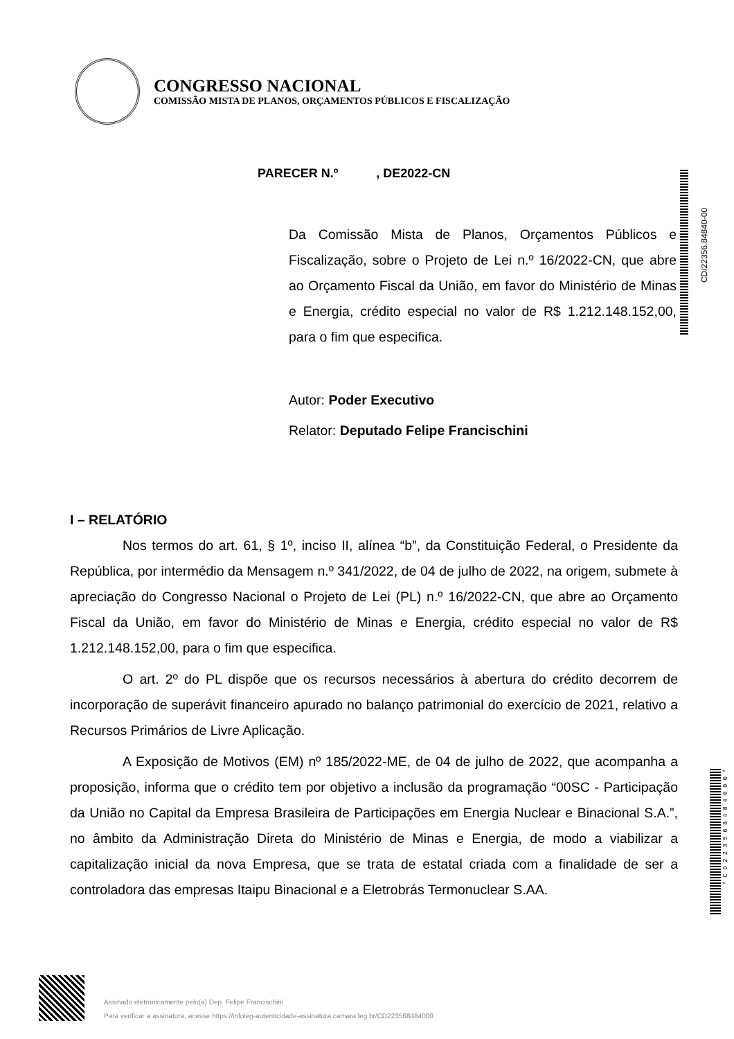CONGRESSO NACIONAL
COMISSÃO MISTA DE PLANOS, ORÇAMENTOS PÚBLICOS E FISCALIZAÇÃO
PARECER N.º , DE2022-CN
Da Comissão Mista de Planos, Orçamentos Públicos e Fiscalização, sobre o Projeto de Lei n.º 16/2022-CN, que abre ao Orçamento Fiscal da União, em favor do Ministério de Minas e Energia, crédito especial no valor de R$ 1.212.148.152,00, para o fim que especifica.
Autor: Poder Executivo
Relator: Deputado Felipe Francischini
I – RELATÓRIO
Nos termos do art. 61, § 1º, inciso II, alínea “b”, da Constituição Federal, o Presidente da República, por intermédio da Mensagem n.º 341/2022, de 04 de julho de 2022, na origem, submete à apreciação do Congresso Nacional o Projeto de Lei (PL) n.º 16/2022-CN, que abre ao Orçamento Fiscal da União, em favor do Ministério de Minas e Energia, crédito especial no valor de R$ 1.212.148.152,00, para o fim que especifica.
O art. 2º do PL dispõe que os recursos necessários à abertura do crédito decorrem de incorporação de superávit financeiro apurado no balanço patrimonial do exercício de 2021, relativo a Recursos Primários de Livre Aplicação.
A Exposição de Motivos (EM) nº 185/2022-ME, de 04 de julho de 2022, que acompanha a proposição, informa que o crédito tem por objetivo a inclusão da programação “00SC - Participação da União no Capital da Empresa Brasileira de Participações em Energia Nuclear e Binacional S.A.”, no âmbito da Administração Direta do Ministério de Minas e Energia, de modo a viabilizar a capitalização inicial da nova Empresa, que se trata de estatal criada com a finalidade de ser a controladora das empresas Itaipu Binacional e a Eletrobrás Termonuclear S.AA.
CD/22356.84840-00
* C D 2 2 3 5 6 8 4 8 4 0 0 0 *
Assinado eletronicamente pelo(a) Dep. Felipe Francischini
Para verificar a assinatura, acesse https://infoleg-autenticidade-assinatura.camara.leg.br/CD223568484000